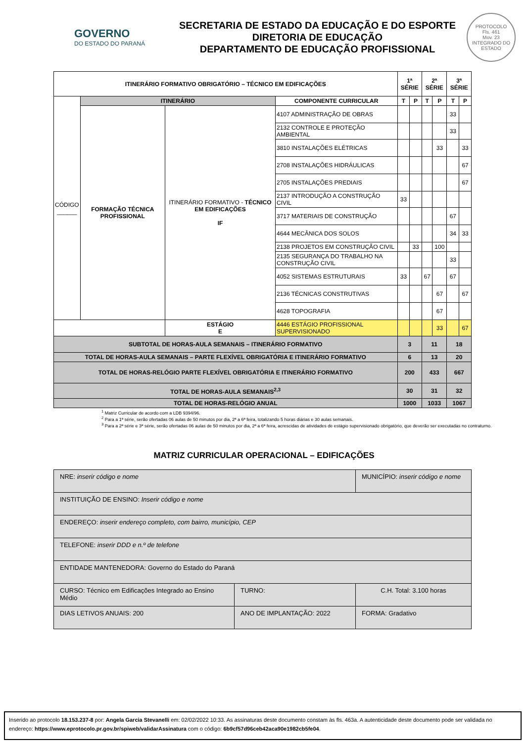GOVERNO
DO ESTADO DO PARANÁ
SECRETARIA DE ESTADO DA EDUCAÇÃO E DO ESPORTE
DIRETORIA DE EDUCAÇÃO
DEPARTAMENTO DE EDUCAÇÃO PROFISSIONAL
PROTOCOLO
Fls. 461
Mov. 23
INTEGRADO DO ESTADO
| ITINERÁRIO FORMATIVO OBRIGATÓRIO – TÉCNICO EM EDIFICAÇÕES | | | | 1ª SÉRIE | | 2ª SÉRIE | | 3ª SÉRIE | |
| --- | --- | --- | --- | --- | --- | --- | --- | --- | --- |
| CÓDIGO ______ | ITINERÁRIO | | COMPONENTE CURRICULAR | T | P | T | P | T | P |
| | FORMAÇÃO TÉCNICA PROFISSIONAL | ITINERÁRIO FORMATIVO - TÉCNICO EM EDIFICAÇÕES IF | 4107 ADMINISTRAÇÃO DE OBRAS | | | | | 33 | |
| | | | 2132 CONTROLE E PROTEÇÃO AMBIENTAL | | | | | 33 | |
| | | | 3810 INSTALAÇÕES ELÉTRICAS | | | | 33 | | 33 |
| | | | 2708 INSTALAÇÕES HIDRÁULICAS | | | | | | 67 |
| | | | 2705 INSTALAÇÕES PREDIAIS | | | | | | 67 |
| | | | 2137 INTRODUÇÃO A CONSTRUÇÃO CIVIL | 33 | | | | | |
| | | | 3717 MATERIAIS DE CONSTRUÇÃO | | | | | 67 | |
| | | | 4644 MECÂNICA DOS SOLOS | | | | | 34 | 33 |
| | | | 2138 PROJETOS EM CONSTRUÇÃO CIVIL | | 33 | | 100 | | |
| | | | 2135 SEGURANÇA DO TRABALHO NA CONSTRUÇÃO CIVIL | | | | | 33 | |
| | | | 4052 SISTEMAS ESTRUTURAIS | 33 | | 67 | | 67 | |
| | | | 2136 TÉCNICAS CONSTRUTIVAS | | | | 67 | | 67 |
| | | | 4628 TOPOGRAFIA | | | | 67 | | |
| | | ESTÁGIO E | 4446 ESTÁGIO PROFISSIONAL SUPERVISIONADO | | | | 33 | | 67 |
| SUBTOTAL DE HORAS-AULA SEMANAIS – ITINERÁRIO FORMATIVO | | | | 3 | | 11 | | 18 | |
| TOTAL DE HORAS-AULA SEMANAIS – PARTE FLEXÍVEL OBRIGATÓRIA E ITINERÁRIO FORMATIVO | | | | 6 | | 13 | | 20 | |
| TOTAL DE HORAS-RELÓGIO PARTE FLEXÍVEL OBRIGATÓRIA E ITINERÁRIO FORMATIVO | | | | 200 | | 433 | | 667 | |
| TOTAL DE HORAS-AULA SEMANAIS<sup>2,3</sup> | | | | 30 | | 31 | | 32 | |
| TOTAL DE HORAS-RELÓGIO ANUAL | | | | 1000 | | 1033 | | 1067 | |
<sup>1</sup> Matriz Curricular de acordo com a LDB 9394/96.
<sup>2</sup> Para a 1ª série, serão ofertadas 06 aulas de 50 minutos por dia, 2ª a 6ª feira, totalizando 5 horas diárias e 30 aulas semanais.
<sup>3</sup> Para a 2ª série e 3ª série, serão ofertadas 06 aulas de 50 minutos por dia, 2ª a 6ª feira, acrescidas de atividades de estágio supervisionado obrigatório, que deverão ser executadas no contraturno.
MATRIZ CURRICULAR OPERACIONAL – EDIFICAÇÕES
| NRE: inserir código e nome | | MUNICÍPIO: inserir código e nome |
| INSTITUIÇÃO DE ENSINO: Inserir código e nome | | |
| ENDEREÇO: inserir endereço completo, com bairro, município, CEP | | |
| TELEFONE: inserir DDD e n.º de telefone | | |
| ENTIDADE MANTENEDORA: Governo do Estado do Paraná | | |
| CURSO: Técnico em Edificações Integrado ao Ensino Médio | TURNO: | C.H. Total: 3.100 horas |
| DIAS LETIVOS ANUAIS: 200 | ANO DE IMPLANTAÇÃO: 2022 | FORMA: Gradativo |
Inserido ao protocolo 18.153.237-8 por: Angela Garcia Stevanelli em: 02/02/2022 10:33. As assinaturas deste documento constam às fls. 463a. A autenticidade deste documento pode ser validada no endereço: https://www.eprotocolo.pr.gov.br/spiweb/validarAssinatura com o código: 6b9cf57d96ceb42aca90e1982cb5fe04.